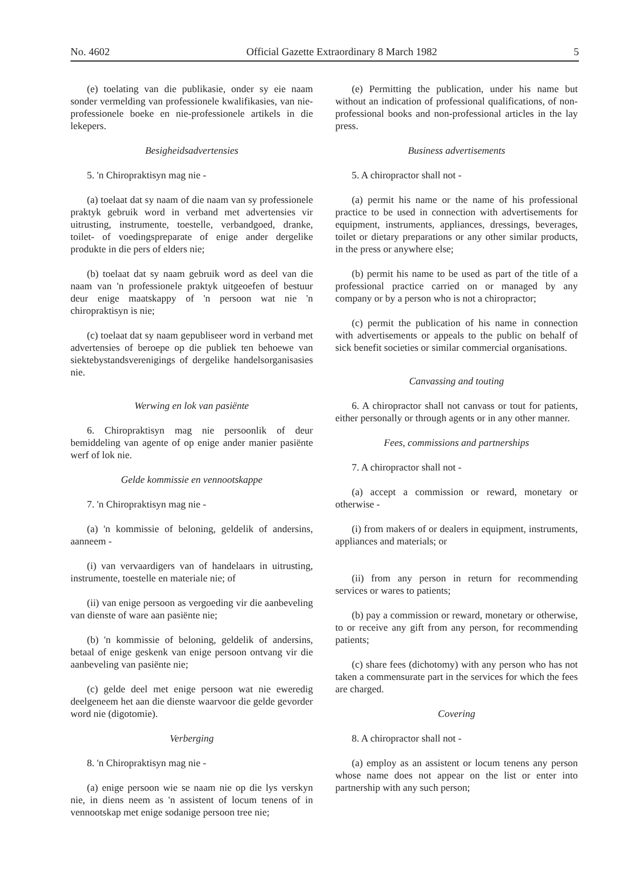No. 4602 Official Gazette Extraordinary 8 March 1982 5
(e) toelating van die publikasie, onder sy eie naam sonder vermelding van professionele kwalifikasies, van nie-professionele boeke en nie-professionele artikels in die lekepers.
Besigheidsadvertensies
5. 'n Chiropraktisyn mag nie -
(a) toelaat dat sy naam of die naam van sy professionele praktyk gebruik word in verband met advertensies vir uitrusting, instrumente, toestelle, verbandgoed, dranke, toilet- of voedingspreparate of enige ander dergelike produkte in die pers of elders nie;
(b) toelaat dat sy naam gebruik word as deel van die naam van 'n professionele praktyk uitgeoefen of bestuur deur enige maatskappy of 'n persoon wat nie 'n chiropraktisyn is nie;
(c) toelaat dat sy naam gepubliseer word in verband met advertensies of beroepe op die publiek ten behoewe van siektebystandsverenigings of dergelike handelsorganisasies nie.
Werwing en lok van pasiënte
6. Chiropraktisyn mag nie persoonlik of deur bemiddeling van agente of op enige ander manier pasiënte werf of lok nie.
Gelde kommissie en vennootskappe
7. 'n Chiropraktisyn mag nie -
(a) 'n kommissie of beloning, geldelik of andersins, aanneem -
(i) van vervaardigers van of handelaars in uitrusting, instrumente, toestelle en materiale nie; of
(ii) van enige persoon as vergoeding vir die aanbeveling van dienste of ware aan pasiënte nie;
(b) 'n kommissie of beloning, geldelik of andersins, betaal of enige geskenk van enige persoon ontvang vir die aanbeveling van pasiënte nie;
(c) gelde deel met enige persoon wat nie eweredig deelgeneem het aan die dienste waarvoor die gelde gevorder word nie (digotomie).
Verberging
8. 'n Chiropraktisyn mag nie -
(a) enige persoon wie se naam nie op die lys verskyn nie, in diens neem as 'n assistent of locum tenens of in vennootskap met enige sodanige persoon tree nie;
(e) Permitting the publication, under his name but without an indication of professional qualifications, of non-professional books and non-professional articles in the lay press.
Business advertisements
5. A chiropractor shall not -
(a) permit his name or the name of his professional practice to be used in connection with advertisements for equipment, instruments, appliances, dressings, beverages, toilet or dietary preparations or any other similar products, in the press or anywhere else;
(b) permit his name to be used as part of the title of a professional practice carried on or managed by any company or by a person who is not a chiropractor;
(c) permit the publication of his name in connection with advertisements or appeals to the public on behalf of sick benefit societies or similar commercial organisations.
Canvassing and touting
6. A chiropractor shall not canvass or tout for patients, either personally or through agents or in any other manner.
Fees, commissions and partnerships
7. A chiropractor shall not -
(a) accept a commission or reward, monetary or otherwise -
(i) from makers of or dealers in equipment, instruments, appliances and materials; or
(ii) from any person in return for recommending services or wares to patients;
(b) pay a commission or reward, monetary or otherwise, to or receive any gift from any person, for recommending patients;
(c) share fees (dichotomy) with any person who has not taken a commensurate part in the services for which the fees are charged.
Covering
8. A chiropractor shall not -
(a) employ as an assistent or locum tenens any person whose name does not appear on the list or enter into partnership with any such person;